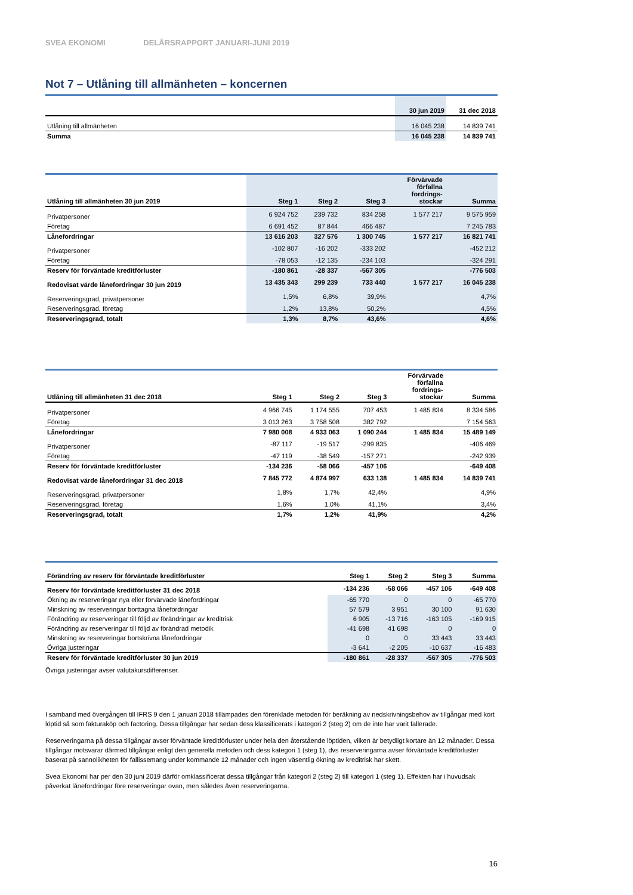SVEA EKONOMI DELÅRSRAPPORT JANUARI-JUNI 2019
Not 7 – Utlåning till allmänheten – koncernen
| | 30 jun 2019 | 31 dec 2018 |
| --- | --- | --- |
| Utlåning till allmänheten | 16 045 238 | 14 839 741 |
| Summa | 16 045 238 | 14 839 741 |
| Utlåning till allmänheten 30 jun 2019 | Steg 1 | Steg 2 | Steg 3 | Förvärvade förfallna fordrings- stockar | Summa |
| --- | --- | --- | --- | --- | --- |
| Privatpersoner | 6 924 752 | 239 732 | 834 258 | 1 577 217 | 9 575 959 |
| Företag | 6 691 452 | 87 844 | 466 487 | | 7 245 783 |
| Lånefordringar | 13 616 203 | 327 576 | 1 300 745 | 1 577 217 | 16 821 741 |
| Privatpersoner | -102 807 | -16 202 | -333 202 | | -452 212 |
| Företag | -78 053 | -12 135 | -234 103 | | -324 291 |
| Reserv för förväntade kreditförluster | -180 861 | -28 337 | -567 305 | | -776 503 |
| Redovisat värde lånefordringar 30 jun 2019 | 13 435 343 | 299 239 | 733 440 | 1 577 217 | 16 045 238 |
| Reserveringsgrad, privatpersoner | 1,5% | 6,8% | 39,9% | | 4,7% |
| Reserveringsgrad, företag | 1,2% | 13,8% | 50,2% | | 4,5% |
| Reserveringsgrad, totalt | 1,3% | 8,7% | 43,6% | | 4,6% |
| Utlåning till allmänheten 31 dec 2018 | Steg 1 | Steg 2 | Steg 3 | Förvärvade förfallna fordrings- stockar | Summa |
| --- | --- | --- | --- | --- | --- |
| Privatpersoner | 4 966 745 | 1 174 555 | 707 453 | 1 485 834 | 8 334 586 |
| Företag | 3 013 263 | 3 758 508 | 382 792 | | 7 154 563 |
| Lånefordringar | 7 980 008 | 4 933 063 | 1 090 244 | 1 485 834 | 15 489 149 |
| Privatpersoner | -87 117 | -19 517 | -299 835 | | -406 469 |
| Företag | -47 119 | -38 549 | -157 271 | | -242 939 |
| Reserv för förväntade kreditförluster | -134 236 | -58 066 | -457 106 | | -649 408 |
| Redovisat värde lånefordringar 31 dec 2018 | 7 845 772 | 4 874 997 | 633 138 | 1 485 834 | 14 839 741 |
| Reserveringsgrad, privatpersoner | 1,8% | 1,7% | 42,4% | | 4,9% |
| Reserveringsgrad, företag | 1,6% | 1,0% | 41,1% | | 3,4% |
| Reserveringsgrad, totalt | 1,7% | 1,2% | 41,9% | | 4,2% |
| Förändring av reserv för förväntade kreditförluster | Steg 1 | Steg 2 | Steg 3 | Summa |
| --- | --- | --- | --- | --- |
| Reserv för förväntade kreditförluster 31 dec 2018 | -134 236 | -58 066 | -457 106 | -649 408 |
| Ökning av reserveringar nya eller förvärvade lånefordringar | -65 770 | 0 | 0 | -65 770 |
| Minskning av reserveringar borttagna lånefordringar | 57 579 | 3 951 | 30 100 | 91 630 |
| Förändring av reserveringar till följd av förändringar av kreditrisk | 6 905 | -13 716 | -163 105 | -169 915 |
| Förändring av reserveringar till följd av förändrad metodik | -41 698 | 41 698 | 0 | 0 |
| Minskning av reserveringar bortskrivna lånefordringar | 0 | 0 | 33 443 | 33 443 |
| Övriga justeringar | -3 641 | -2 205 | -10 637 | -16 483 |
| Reserv för förväntade kreditförluster 30 jun 2019 | -180 861 | -28 337 | -567 305 | -776 503 |
Övriga justeringar avser valutakursdifferenser.
I samband med övergången till IFRS 9 den 1 januari 2018 tillämpades den förenklade metoden för beräkning av nedskrivningsbehov av tillgångar med kort löptid så som fakturaköp och factoring. Dessa tillgångar har sedan dess klassificerats i kategori 2 (steg 2) om de inte har varit fallerade.
Reserveringarna på dessa tillgångar avser förväntade kreditförluster under hela den återstående löptiden, vilken är betydligt kortare än 12 månader. Dessa tillgångar motsvarar därmed tillgångar enligt den generella metoden och dess kategori 1 (steg 1), dvs reserveringarna avser förväntade kreditförluster baserat på sannolikheten för fallissemang under kommande 12 månader och ingen väsentlig ökning av kreditrisk har skett.
Svea Ekonomi har per den 30 juni 2019 därför omklassificerat dessa tillgångar från kategori 2 (steg 2) till kategori 1 (steg 1). Effekten har i huvudsak påverkat lånefordringar före reserveringar ovan, men således även reserveringarna.
16